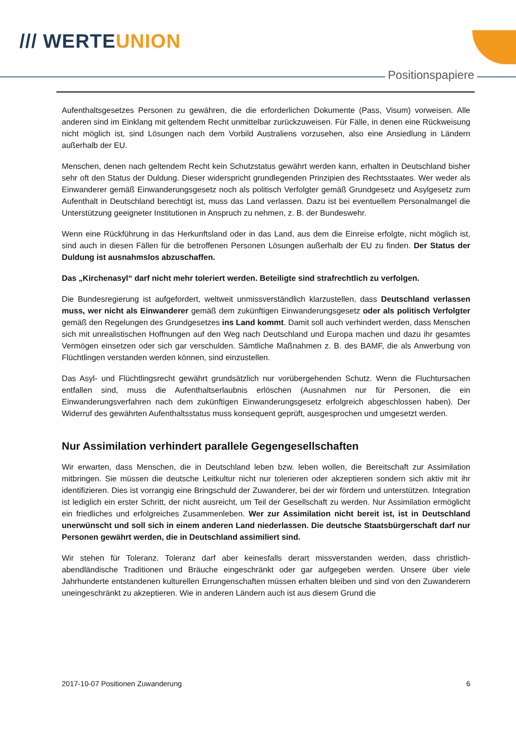/// WERTEUNION
Positionspapiere
Aufenthaltsgesetzes Personen zu gewähren, die die erforderlichen Dokumente (Pass, Visum) vorweisen. Alle anderen sind im Einklang mit geltendem Recht unmittelbar zurückzuweisen. Für Fälle, in denen eine Rückweisung nicht möglich ist, sind Lösungen nach dem Vorbild Australiens vorzusehen, also eine Ansiedlung in Ländern außerhalb der EU.
Menschen, denen nach geltendem Recht kein Schutzstatus gewährt werden kann, erhalten in Deutschland bisher sehr oft den Status der Duldung. Dieser widerspricht grundlegenden Prinzipien des Rechtsstaates. Wer weder als Einwanderer gemäß Einwanderungsgesetz noch als politisch Verfolgter gemäß Grundgesetz und Asylgesetz zum Aufenthalt in Deutschland berechtigt ist, muss das Land verlassen. Dazu ist bei eventuellem Personalmangel die Unterstützung geeigneter Institutionen in Anspruch zu nehmen, z. B. der Bundeswehr.
Wenn eine Rückführung in das Herkunftsland oder in das Land, aus dem die Einreise erfolgte, nicht möglich ist, sind auch in diesen Fällen für die betroffenen Personen Lösungen außerhalb der EU zu finden. Der Status der Duldung ist ausnahmslos abzuschaffen.
Das „Kirchenasyl“ darf nicht mehr toleriert werden. Beteiligte sind strafrechtlich zu verfolgen.
Die Bundesregierung ist aufgefordert, weltweit unmissverständlich klarzustellen, dass Deutschland verlassen muss, wer nicht als Einwanderer gemäß dem zukünftigen Einwanderungsgesetz oder als politisch Verfolgter gemäß den Regelungen des Grundgesetzes ins Land kommt. Damit soll auch verhindert werden, dass Menschen sich mit unrealistischen Hoffnungen auf den Weg nach Deutschland und Europa machen und dazu ihr gesamtes Vermögen einsetzen oder sich gar verschulden. Sämtliche Maßnahmen z. B. des BAMF, die als Anwerbung von Flüchtlingen verstanden werden können, sind einzustellen.
Das Asyl- und Flüchtlingsrecht gewährt grundsätzlich nur vorübergehenden Schutz. Wenn die Fluchtursachen entfallen sind, muss die Aufenthaltserlaubnis erlöschen (Ausnahmen nur für Personen, die ein Einwanderungsverfahren nach dem zukünftigen Einwanderungsgesetz erfolgreich abgeschlossen haben). Der Widerruf des gewährten Aufenthaltsstatus muss konsequent geprüft, ausgesprochen und umgesetzt werden.
Nur Assimilation verhindert parallele Gegengesellschaften
Wir erwarten, dass Menschen, die in Deutschland leben bzw. leben wollen, die Bereitschaft zur Assimilation mitbringen. Sie müssen die deutsche Leitkultur nicht nur tolerieren oder akzeptieren sondern sich aktiv mit ihr identifizieren. Dies ist vorrangig eine Bringschuld der Zuwanderer, bei der wir fördern und unterstützen. Integration ist lediglich ein erster Schritt, der nicht ausreicht, um Teil der Gesellschaft zu werden. Nur Assimilation ermöglicht ein friedliches und erfolgreiches Zusammenleben. Wer zur Assimilation nicht bereit ist, ist in Deutschland unerwünscht und soll sich in einem anderen Land niederlassen. Die deutsche Staatsbürgerschaft darf nur Personen gewährt werden, die in Deutschland assimiliert sind.
Wir stehen für Toleranz. Toleranz darf aber keinesfalls derart missverstanden werden, dass christlich-abendländische Traditionen und Bräuche eingeschränkt oder gar aufgegeben werden. Unsere über viele Jahrhunderte entstandenen kulturellen Errungenschaften müssen erhalten bleiben und sind von den Zuwanderern uneingeschränkt zu akzeptieren. Wie in anderen Ländern auch ist aus diesem Grund die
2017-10-07 Positionen Zuwanderung 6